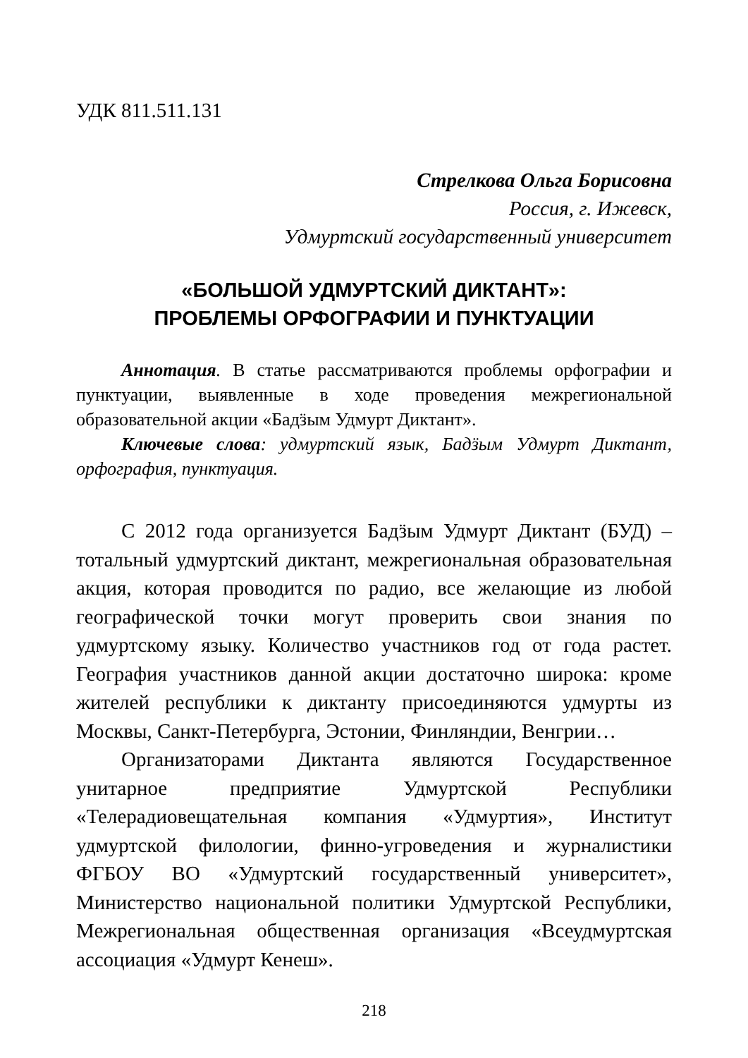УДК 811.511.131
Стрелкова Ольга Борисовна
Россия, г. Ижевск,
Удмуртский государственный университет
«БОЛЬШОЙ УДМУРТСКИЙ ДИКТАНТ»:
ПРОБЛЕМЫ ОРФОГРАФИИ И ПУНКТУАЦИИ
Аннотация. В статье рассматриваются проблемы орфографии и пунктуации, выявленные в ходе проведения межрегиональной образовательной акции «Бадӟым Удмурт Диктант».
Ключевые слова: удмуртский язык, Бадӟым Удмурт Диктант, орфография, пунктуация.
С 2012 года организуется Бадӟым Удмурт Диктант (БУД) – тотальный удмуртский диктант, межрегиональная образовательная акция, которая проводится по радио, все желающие из любой географической точки могут проверить свои знания по удмуртскому языку. Количество участников год от года растет. География участников данной акции достаточно широка: кроме жителей республики к диктанту присоединяются удмурты из Москвы, Санкт-Петербурга, Эстонии, Финляндии, Венгрии…
Организаторами Диктанта являются Государственное унитарное предприятие Удмуртской Республики «Телерадиовещательная компания «Удмуртия», Институт удмуртской филологии, финно-угроведения и журналистики ФГБОУ ВО «Удмуртский государственный университет», Министерство национальной политики Удмуртской Республики, Межрегиональная общественная организация «Всеудмуртская ассоциация «Удмурт Кенеш».
218